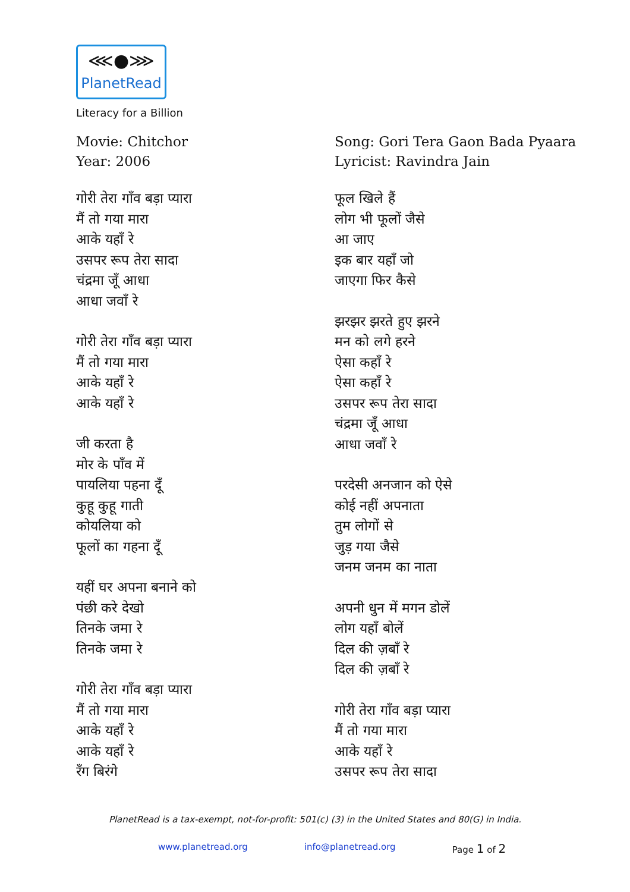⋘●⋙
PlanetRead
Literacy for a Billion
Movie: Chitchor
Year: 2006
गोरी तेरा गाँव बड़ा प्यारा
मैं तो गया मारा
आके यहाँ रे
उसपर रूप तेरा सादा
चंद्रमा जूँ आधा
आधा जवाँ रे
गोरी तेरा गाँव बड़ा प्यारा
मैं तो गया मारा
आके यहाँ रे
आके यहाँ रे
जी करता है
मोर के पाँव में
पायलिया पहना दूँ
कुहू कुहू गाती
कोयलिया को
फूलों का गहना दूँ
यहीं घर अपना बनाने को
पंछी करे देखो
तिनके जमा रे
तिनके जमा रे
गोरी तेरा गाँव बड़ा प्यारा
मैं तो गया मारा
आके यहाँ रे
आके यहाँ रे
रँग बिरंगे
Song: Gori Tera Gaon Bada Pyaara
Lyricist: Ravindra Jain
फूल खिले हैं
लोग भी फूलों जैसे
आ जाए
इक बार यहाँ जो
जाएगा फिर कैसे
झरझर झरते हुए झरने
मन को लगे हरने
ऐसा कहाँ रे
ऐसा कहाँ रे
उसपर रूप तेरा सादा
चंद्रमा जूँ आधा
आधा जवाँ रे
परदेसी अनजान को ऐसे
कोई नहीं अपनाता
तुम लोगों से
जुड़ गया जैसे
जनम जनम का नाता
अपनी धुन में मगन डोलें
लोग यहाँ बोलें
दिल की ज़बाँ रे
दिल की ज़बाँ रे
गोरी तेरा गाँव बड़ा प्यारा
मैं तो गया मारा
आके यहाँ रे
उसपर रूप तेरा सादा
PlanetRead is a tax-exempt, not-for-profit: 501(c) (3) in the United States and 80(G) in India.
www.planetread.org info@planetread.org Page 1 of 2